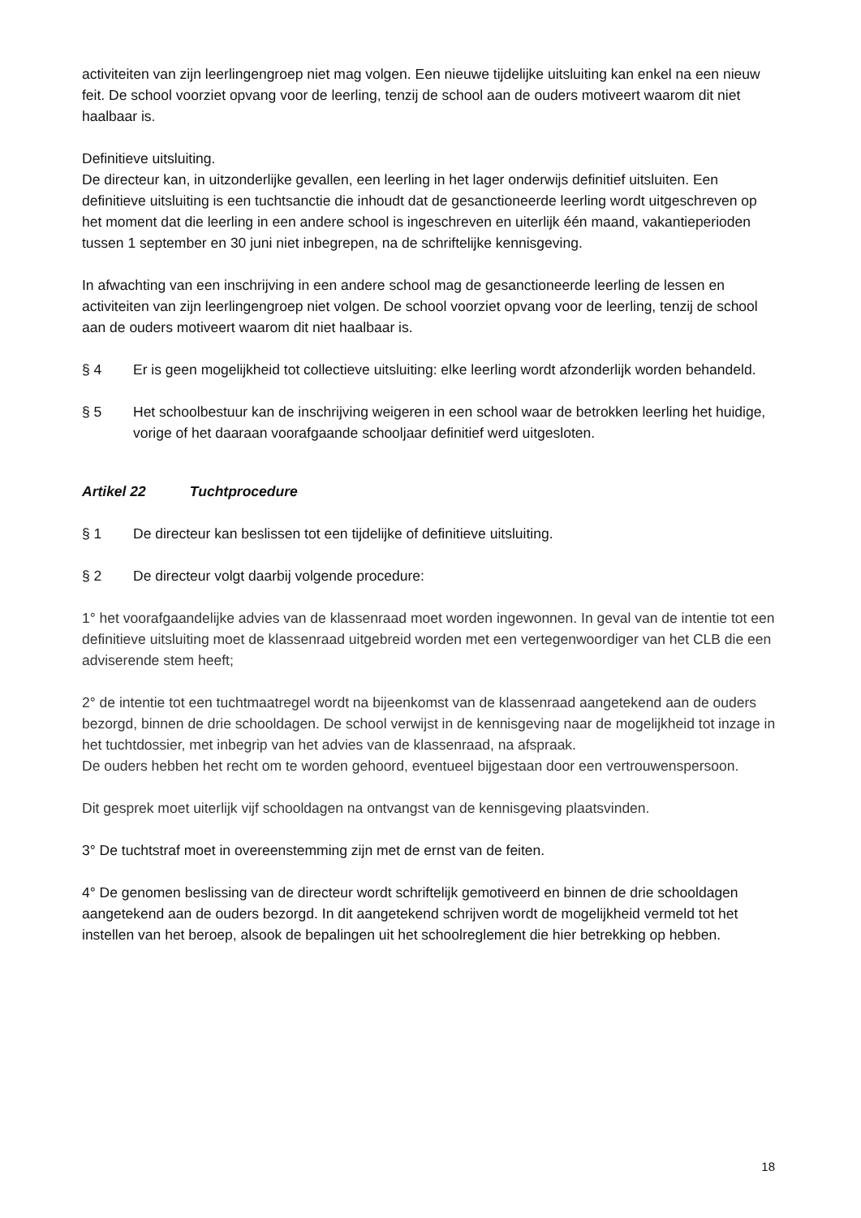activiteiten van zijn leerlingengroep niet mag volgen. Een nieuwe tijdelijke uitsluiting kan enkel na een nieuw feit. De school voorziet opvang voor de leerling, tenzij de school aan de ouders motiveert waarom dit niet haalbaar is.
Definitieve uitsluiting.
De directeur kan, in uitzonderlijke gevallen, een leerling in het lager onderwijs definitief uitsluiten. Een definitieve uitsluiting is een tuchtsanctie die inhoudt dat de gesanctioneerde leerling wordt uitgeschreven op het moment dat die leerling in een andere school is ingeschreven en uiterlijk één maand, vakantieperioden tussen 1 september en 30 juni niet inbegrepen, na de schriftelijke kennisgeving.
In afwachting van een inschrijving in een andere school mag de gesanctioneerde leerling de lessen en activiteiten van zijn leerlingengroep niet volgen. De school voorziet opvang voor de leerling, tenzij de school aan de ouders motiveert waarom dit niet haalbaar is.
§ 4 Er is geen mogelijkheid tot collectieve uitsluiting: elke leerling wordt afzonderlijk worden behandeld.
§ 5 Het schoolbestuur kan de inschrijving weigeren in een school waar de betrokken leerling het huidige, vorige of het daaraan voorafgaande schooljaar definitief werd uitgesloten.
Artikel 22 Tuchtprocedure
§ 1 De directeur kan beslissen tot een tijdelijke of definitieve uitsluiting.
§ 2 De directeur volgt daarbij volgende procedure:
1° het voorafgaandelijke advies van de klassenraad moet worden ingewonnen. In geval van de intentie tot een definitieve uitsluiting moet de klassenraad uitgebreid worden met een vertegenwoordiger van het CLB die een adviserende stem heeft;
2° de intentie tot een tuchtmaatregel wordt na bijeenkomst van de klassenraad aangetekend aan de ouders bezorgd, binnen de drie schooldagen. De school verwijst in de kennisgeving naar de mogelijkheid tot inzage in het tuchtdossier, met inbegrip van het advies van de klassenraad, na afspraak.
De ouders hebben het recht om te worden gehoord, eventueel bijgestaan door een vertrouwenspersoon.
Dit gesprek moet uiterlijk vijf schooldagen na ontvangst van de kennisgeving plaatsvinden.
3° De tuchtstraf moet in overeenstemming zijn met de ernst van de feiten.
4° De genomen beslissing van de directeur wordt schriftelijk gemotiveerd en binnen de drie schooldagen aangetekend aan de ouders bezorgd. In dit aangetekend schrijven wordt de mogelijkheid vermeld tot het instellen van het beroep, alsook de bepalingen uit het schoolreglement die hier betrekking op hebben.
18